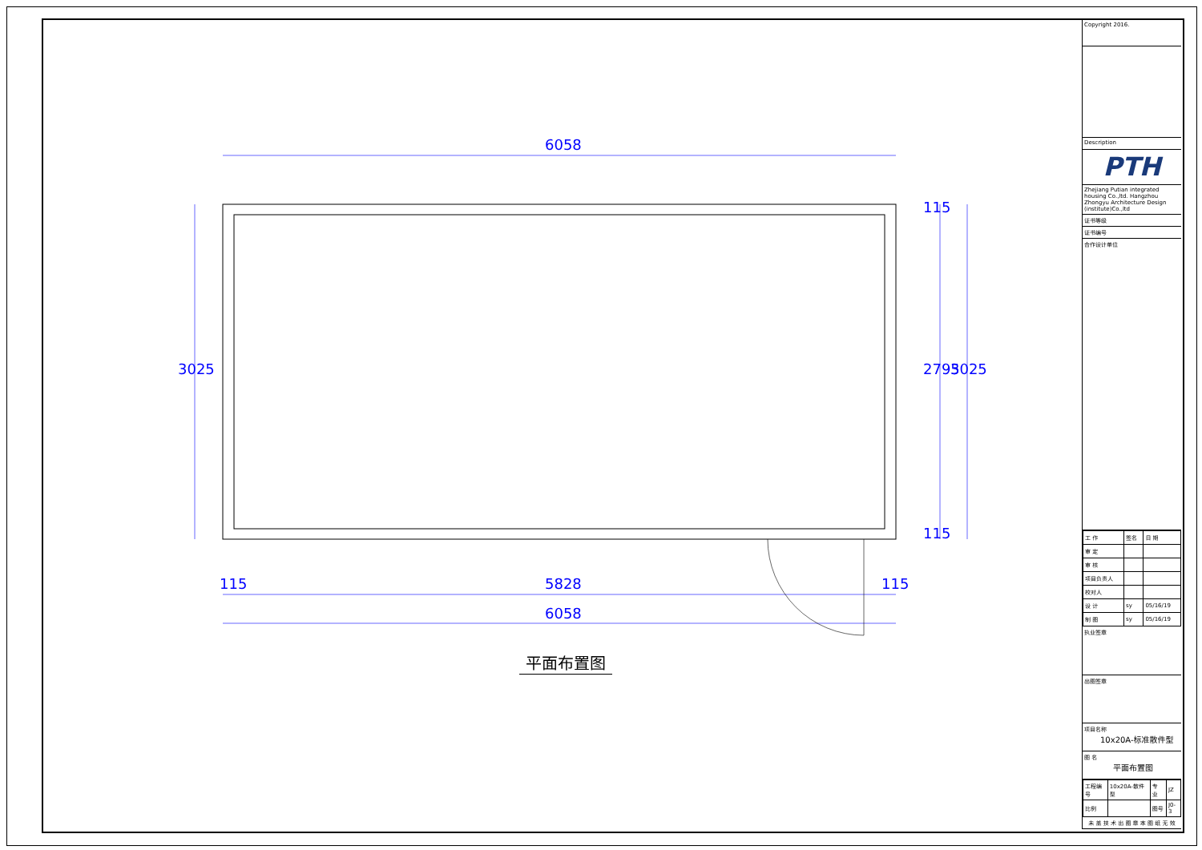6058
5828
6058
115 115
3025 2795 3025
115
115
平面布置图
Copyright 2016.
Description
PTH
Zhejiang Putian integrated housing Co.,ltd. Hangzhou Zhongyu Architecture Design (institute)Co.,ltd
证书等级
证书编号
合作设计单位
| 工 作 | 签名 | 日 期 |
| 审 定 | | |
| 审 核 | | |
| 项目负责人 | | |
| 校对人 | | |
| 设 计 | sy | 05/16/19 |
| 制 图 | sy | 05/16/19 |
执业签章
出图签章
项目名称
10x20A-标准散件型
图 名
平面布置图
| 工程编号 | 10x20A-散件型 | 专 业 | JZ |
| 比例 | | 图号 | J0-3 |
未 盖 技 术 出 图 章 本 图 纸 无 效